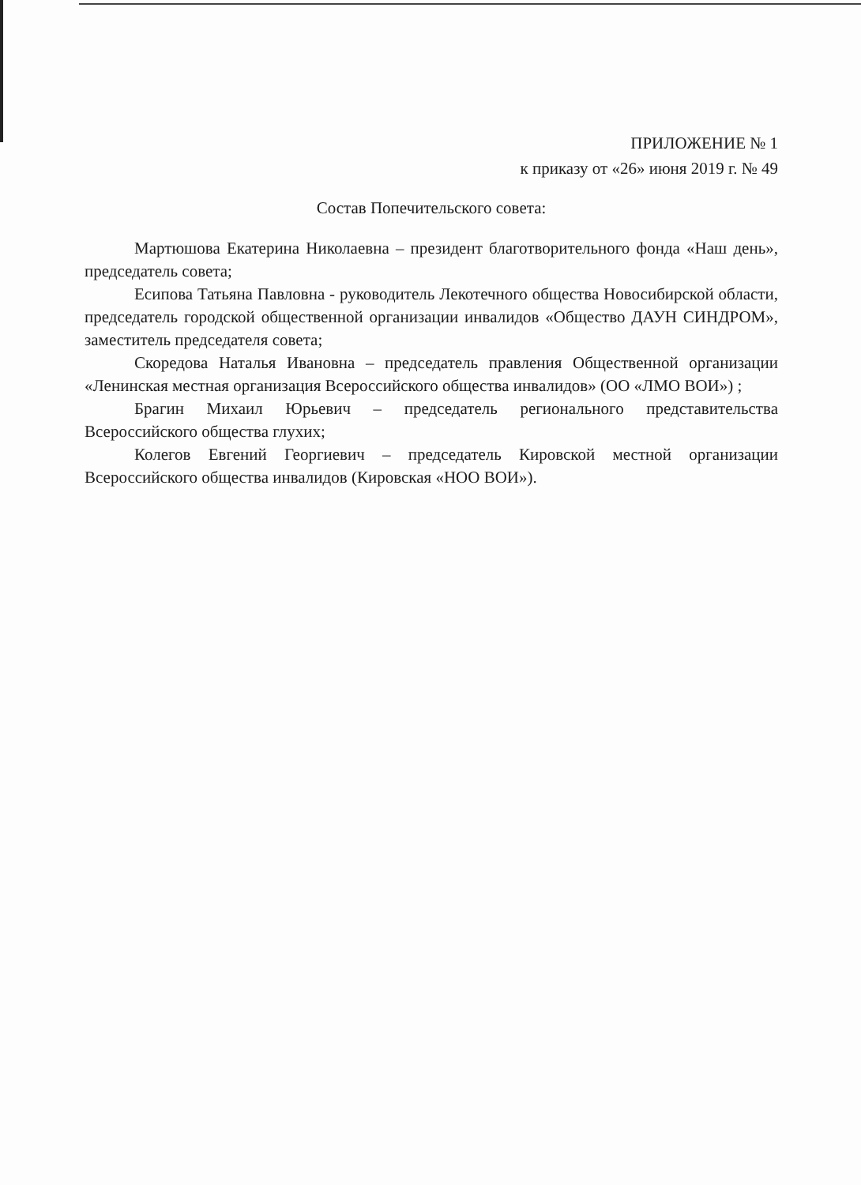ПРИЛОЖЕНИЕ № 1
к приказу от «26» июня 2019 г. № 49
Состав Попечительского совета:
Мартюшова Екатерина Николаевна – президент благотворительного фонда «Наш день», председатель совета;
Есипова Татьяна Павловна - руководитель Лекотечного общества Новосибирской области, председатель городской общественной организации инвалидов «Общество ДАУН СИНДРОМ», заместитель председателя совета;
Скоредова Наталья Ивановна – председатель правления Общественной организации «Ленинская местная организация Всероссийского общества инвалидов» (ОО «ЛМО ВОИ») ;
Брагин Михаил Юрьевич – председатель регионального представительства Всероссийского общества глухих;
Колегов Евгений Георгиевич – председатель Кировской местной организации Всероссийского общества инвалидов (Кировская «НОО ВОИ»).